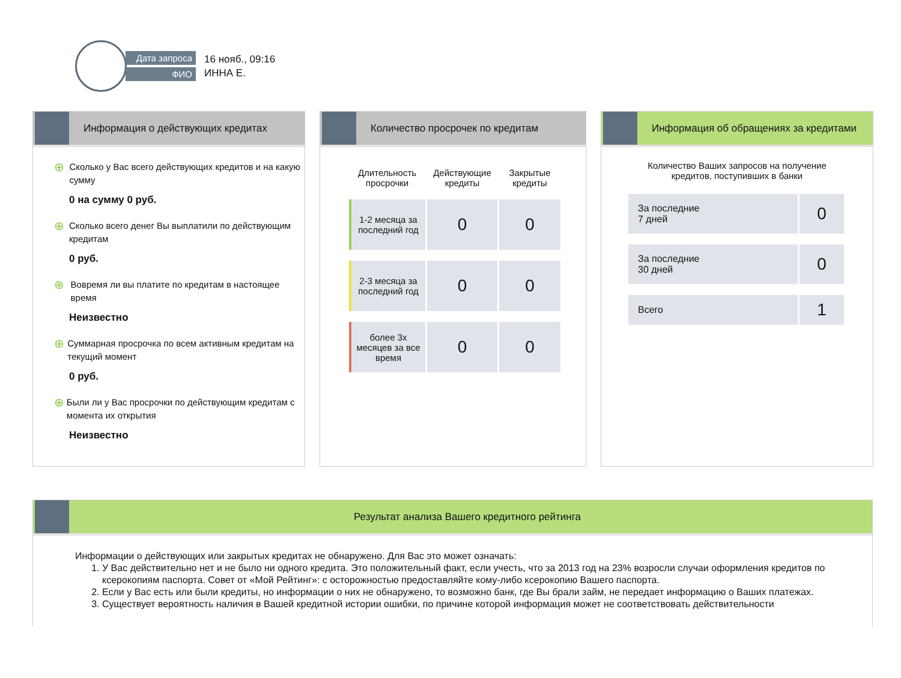Дата запроса
ФИО
16 нояб., 09:16
ИННА Е.
Информация о действующих кредитах
⊕ Сколько у Вас всего действующих кредитов и на какую сумму
0 на сумму 0 руб.
⊕ Сколько всего денег Вы выплатили по действующим кредитам
0 руб.
⊕ Вовремя ли вы платите по кредитам в настоящее время
Неизвестно
⊕ Суммарная просрочка по всем активным кредитам на текущий момент
0 руб.
⊕ Были ли у Вас просрочки по действующим кредитам с момента их открытия
Неизвестно
Количество просрочек по кредитам
| Длительность просрочки | Действующие кредиты | Закрытые кредиты |
| --- | --- | --- |
| 1-2 месяца за последний год | 0 | 0 |
| 2-3 месяца за последний год | 0 | 0 |
| более 3х месяцев за все время | 0 | 0 |
Информация об обращениях за кредитами
Количество Ваших запросов на получение
кредитов, поступивших в банки
| За последние 7 дней | 0 |
| За последние 30 дней | 0 |
| Всего | 1 |
Результат анализа Вашего кредитного рейтинга
Информации о действующих или закрытых кредитах не обнаружено. Для Вас это может означать:
1. У Вас действительно нет и не было ни одного кредита. Это положительный факт, если учесть, что за 2013 год на 23% возросли случаи оформления кредитов по ксерокопиям паспорта. Совет от «Мой Рейтинг»: с осторожностью предоставляйте кому-либо ксерокопию Вашего паспорта.
2. Если у Вас есть или были кредиты, но информации о них не обнаружено, то возможно банк, где Вы брали займ, не передает информацию о Ваших платежах.
3. Существует вероятность наличия в Вашей кредитной истории ошибки, по причине которой информация может не соответствовать действительности